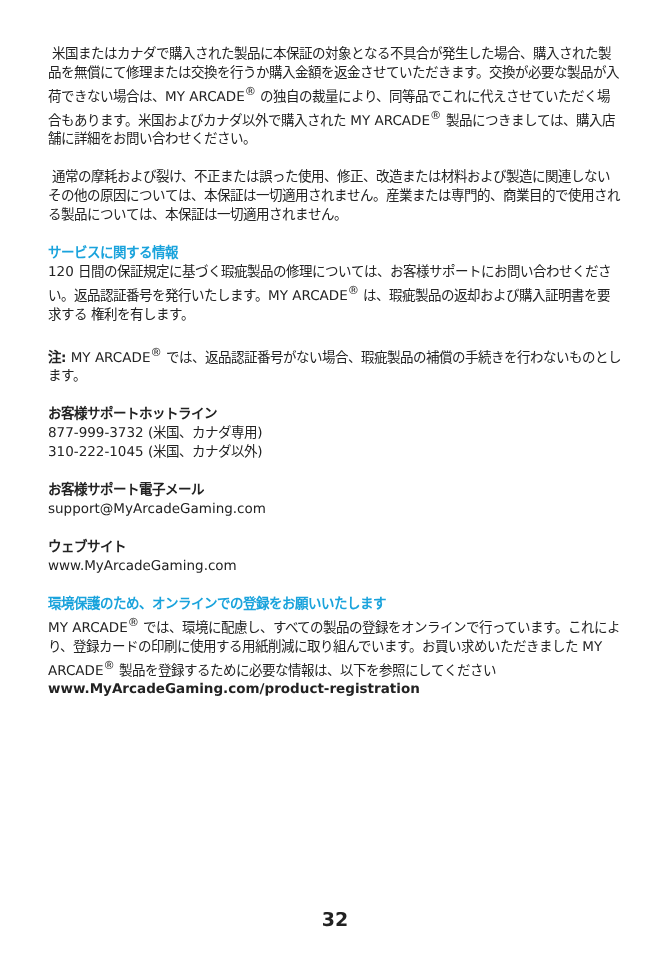米国またはカナダで購入された製品に本保証の対象となる不具合が発生した場合、購入された製品を無償にて修理または交換を行うか購入金額を返金させていただきます。交換が必要な製品が入荷できない場合は、MY ARCADE<sup>®</sup> の独自の裁量により、同等品でこれに代えさせていただく場合もあります。米国およびカナダ以外で購入された MY ARCADE<sup>®</sup> 製品につきましては、購入店舗に詳細をお問い合わせください。
通常の摩耗および裂け、不正または誤った使用、修正、改造または材料および製造に関連しないその他の原因については、本保証は一切適用されません。産業または専門的、商業目的で使用される製品については、本保証は一切適用されません。
サービスに関する情報
120 日間の保証規定に基づく瑕疵製品の修理については、お客様サポートにお問い合わせください。返品認証番号を発行いたします。MY ARCADE<sup>®</sup> は、瑕疵製品の返却および購入証明書を要求する 権利を有します。
注: MY ARCADE<sup>®</sup> では、返品認証番号がない場合、瑕疵製品の補償の手続きを行わないものとします。
お客様サポートホットライン
877-999-3732 (米国、カナダ専用)
310-222-1045 (米国、カナダ以外)
お客様サポート電子メール
support@MyArcadeGaming.com
ウェブサイト
www.MyArcadeGaming.com
環境保護のため、オンラインでの登録をお願いいたします
MY ARCADE<sup>®</sup> では、環境に配慮し、すべての製品の登録をオンラインで行っています。これにより、登録カードの印刷に使用する用紙削減に取り組んでいます。お買い求めいただきました MY ARCADE<sup>®</sup> 製品を登録するために必要な情報は、以下を参照にしてください www.MyArcadeGaming.com/product-registration
32